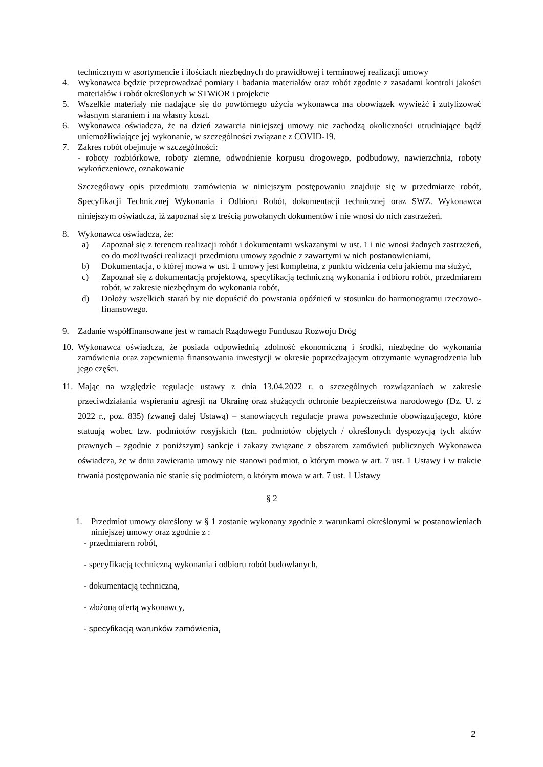technicznym w asortymencie i ilościach niezbędnych do prawidłowej i terminowej realizacji umowy
4. Wykonawca będzie przeprowadzać pomiary i badania materiałów oraz robót zgodnie z zasadami kontroli jakości materiałów i robót określonych w STWiOR i projekcie
5. Wszelkie materiały nie nadające się do powtórnego użycia wykonawca ma obowiązek wywieźć i zutylizować własnym staraniem i na własny koszt.
6. Wykonawca oświadcza, że na dzień zawarcia niniejszej umowy nie zachodzą okoliczności utrudniające bądź uniemożliwiające jej wykonanie, w szczególności związane z COVID-19.
7. Zakres robót obejmuje w szczególności:
- roboty rozbiórkowe, roboty ziemne, odwodnienie korpusu drogowego, podbudowy, nawierzchnia, roboty wykończeniowe, oznakowanie
Szczegółowy opis przedmiotu zamówienia w niniejszym postępowaniu znajduje się w przedmiarze robót, Specyfikacji Technicznej Wykonania i Odbioru Robót, dokumentacji technicznej oraz SWZ. Wykonawca niniejszym oświadcza, iż zapoznał się z treścią powołanych dokumentów i nie wnosi do nich zastrzeżeń.
8. Wykonawca oświadcza, że:
a) Zapoznał się z terenem realizacji robót i dokumentami wskazanymi w ust. 1 i nie wnosi żadnych zastrzeżeń, co do możliwości realizacji przedmiotu umowy zgodnie z zawartymi w nich postanowieniami,
b) Dokumentacja, o której mowa w ust. 1 umowy jest kompletna, z punktu widzenia celu jakiemu ma służyć,
c) Zapoznał się z dokumentacją projektową, specyfikacją techniczną wykonania i odbioru robót, przedmiarem robót, w zakresie niezbędnym do wykonania robót,
d) Dołoży wszelkich starań by nie dopuścić do powstania opóźnień w stosunku do harmonogramu rzeczowo-finansowego.
9. Zadanie współfinansowane jest w ramach Rządowego Funduszu Rozwoju Dróg
10. Wykonawca oświadcza, że posiada odpowiednią zdolność ekonomiczną i środki, niezbędne do wykonania zamówienia oraz zapewnienia finansowania inwestycji w okresie poprzedzającym otrzymanie wynagrodzenia lub jego części.
11. Mając na względzie regulacje ustawy z dnia 13.04.2022 r. o szczególnych rozwiązaniach w zakresie przeciwdziałania wspieraniu agresji na Ukrainę oraz służących ochronie bezpieczeństwa narodowego (Dz. U. z 2022 r., poz. 835) (zwanej dalej Ustawą) – stanowiących regulacje prawa powszechnie obowiązującego, które statuują wobec tzw. podmiotów rosyjskich (tzn. podmiotów objętych / określonych dyspozycją tych aktów prawnych – zgodnie z poniższym) sankcje i zakazy związane z obszarem zamówień publicznych Wykonawca oświadcza, że w dniu zawierania umowy nie stanowi podmiot, o którym mowa w art. 7 ust. 1 Ustawy i w trakcie trwania postępowania nie stanie się podmiotem, o którym mowa w art. 7 ust. 1 Ustawy
§ 2
1. Przedmiot umowy określony w § 1 zostanie wykonany zgodnie z warunkami określonymi w postanowieniach niniejszej umowy oraz zgodnie z :
- przedmiarem robót,
- specyfikacją techniczną wykonania i odbioru robót budowlanych,
- dokumentacją techniczną,
- złożoną ofertą wykonawcy,
- specyfikacją warunków zamówienia,
2